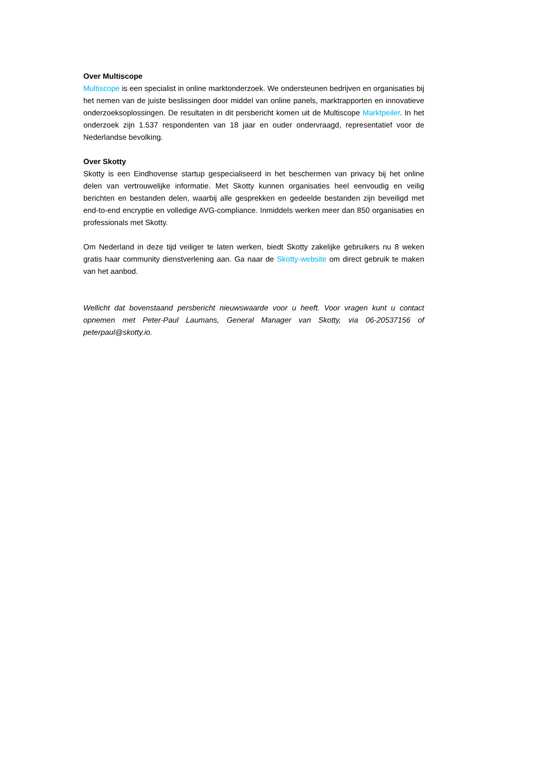Over Multiscope
Multiscope is een specialist in online marktonderzoek. We ondersteunen bedrijven en organisaties bij het nemen van de juiste beslissingen door middel van online panels, marktrapporten en innovatieve onderzoeksoplossingen. De resultaten in dit persbericht komen uit de Multiscope Marktpeiler. In het onderzoek zijn 1.537 respondenten van 18 jaar en ouder ondervraagd, representatief voor de Nederlandse bevolking.
Over Skotty
Skotty is een Eindhovense startup gespecialiseerd in het beschermen van privacy bij het online delen van vertrouwelijke informatie. Met Skotty kunnen organisaties heel eenvoudig en veilig berichten en bestanden delen, waarbij alle gesprekken en gedeelde bestanden zijn beveiligd met end-to-end encryptie en volledige AVG-compliance. Inmiddels werken meer dan 850 organisaties en professionals met Skotty.
Om Nederland in deze tijd veiliger te laten werken, biedt Skotty zakelijke gebruikers nu 8 weken gratis haar community dienstverlening aan. Ga naar de Skotty-website om direct gebruik te maken van het aanbod.
Wellicht dat bovenstaand persbericht nieuwswaarde voor u heeft. Voor vragen kunt u contact opnemen met Peter-Paul Laumans, General Manager van Skotty, via 06-20537156 of peterpaul@skotty.io.